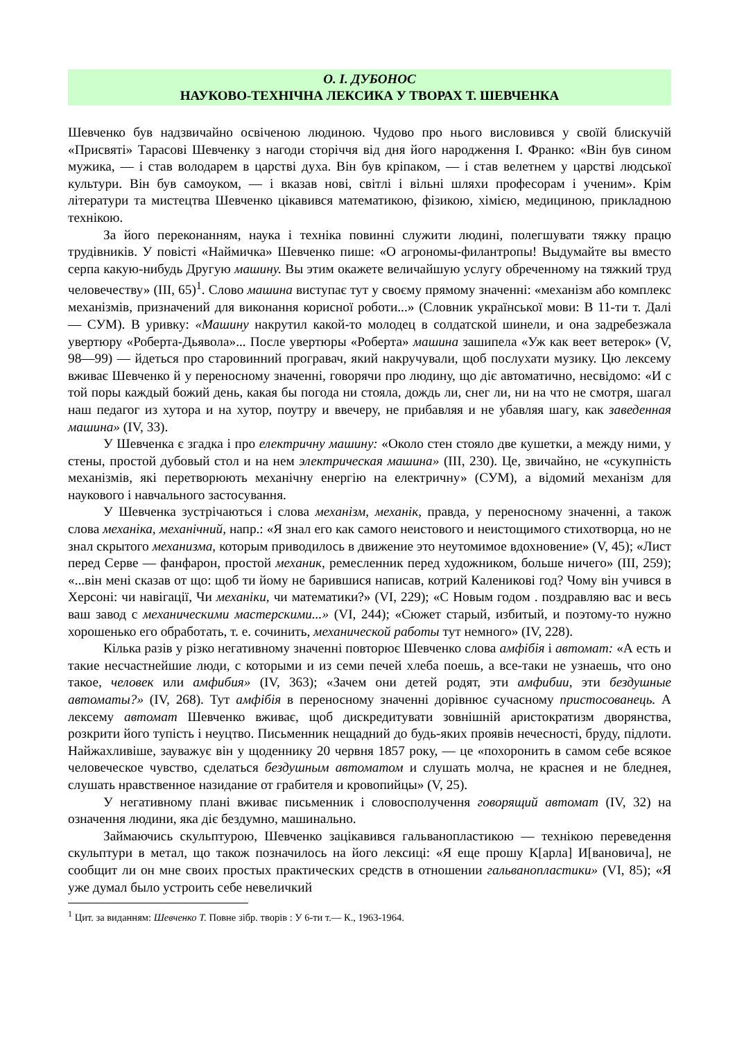О. І. ДУБОНОС
НАУКОВО-ТЕХНІЧНА ЛЕКСИКА У ТВОРАХ Т. ШЕВЧЕНКА
Шевченко був надзвичайно освіченою людиною. Чудово про нього висловився у своїй блискучій «Присвяті» Тарасові Шевченку з нагоди сторіччя від дня його народження І. Франко: «Він був сином мужика, — і став володарем в царстві духа. Він був кріпаком, — і став велетнем у царстві людської культури. Він був самоуком, — і вказав нові, світлі і вільні шляхи професорам і ученим». Крім літератури та мистецтва Шевченко цікавився математикою, фізикою, хімією, медициною, прикладною технікою.
За його переконанням, наука і техніка повинні служити людині, полегшувати тяжку працю трудівників. У повісті «Наймичка» Шевченко пише: «О агрономы-филантропы! Выдумайте вы вместо серпа какую-нибудь Другую машину. Вы этим окажете величайшую услугу обреченному на тяжкий труд человечеству» (III, 65)<sup>1</sup>. Слово машина виступає тут у своєму прямому значенні: «механізм або комплекс механізмів, призначений для виконання корисної роботи...» (Словник української мови: В 11-ти т. Далі — СУМ). В уривку: «Машину накрутил какой-то молодец в солдатской шинели, и она задребезжала увертюру «Роберта-Дьявола»... После увертюры «Роберта» машина зашипела «Уж как веет ветерок» (V, 98—99) — йдеться про старовинний програвач, який накручували, щоб послухати музику. Цю лексему вживає Шевченко й у переносному значенні, говорячи про людину, що діє автоматично, несвідомо: «И с той поры каждый божий день, какая бы погода ни стояла, дождь ли, снег ли, ни на что не смотря, шагал наш педагог из хутора и на хутор, поутру и ввечеру, не прибавляя и не убавляя шагу, как заведенная машина» (IV, 33).
У Шевченка є згадка і про електричну машину: «Около стен стояло две кушетки, а между ними, у стены, простой дубовый стол и на нем электрическая машина» (III, 230). Це, звичайно, не «сукупність механізмів, які перетворюють механічну енергію на електричну» (СУМ), а відомий механізм для наукового і навчального застосування.
У Шевченка зустрічаються і слова механізм, механік, правда, у переносному значенні, а також слова механіка, механічний, напр.: «Я знал его как самого неистового и неистощимого стихотворца, но не знал скрытого механизма, которым приводилось в движение это неутомимое вдохновение» (V, 45); «Лист перед Серве — фанфарон, простой механик, ремесленник перед художником, больше ничего» (III, 259); «...він мені сказав от що: щоб ти йому не барившися написав, котрий Калениковi год? Чому він учився в Херсоні: чи навігації, Чи механіки, чи математики?» (VI, 229); «С Новым годом . поздравляю вас и весь ваш завод с механическими мастерскими...» (VI, 244); «Сюжет старый, избитый, и поэтому-то нужно хорошенько его обработать, т. е. сочинить, механической работы тут немного» (IV, 228).
Кілька разів у різко негативному значенні повторює Шевченко слова амфібія і автомат: «А есть и такие несчастнейшие люди, с которыми и из семи печей хлеба поешь, а все-таки не узнаешь, что оно такое, человек или амфибия» (IV, 363); «Зачем они детей родят, эти амфибии, эти бездушные автоматы?» (IV, 268). Тут амфібія в переносному значенні дорівнює сучасному пристосованець. А лексему автомат Шевченко вживає, щоб дискредитувати зовнішній аристократизм дворянства, розкрити його тупість і неуцтво. Письменник нещадний до будь-яких проявів нечесності, бруду, підлоти. Найжахливіше, зауважує він у щоденнику 20 червня 1857 року, — це «похоронить в самом себе всякое человеческое чувство, сделаться бездушным автоматом и слушать молча, не краснея и не бледнея, слушать нравственное назидание от грабителя и кровопийцы» (V, 25).
У негативному плані вживає письменник і словосполучення говорящий автомат (IV, 32) на означення людини, яка діє бездумно, машинально.
Займаючись скульптурою, Шевченко зацікавився гальванопластикою — технікою переведення скульптури в метал, що також позначилось на його лексиці: «Я еще прошу К[арла] И[вановича], не сообщит ли он мне своих простых практических средств в отношении гальванопластики» (VI, 85); «Я уже думал было устроить себе невеличкий
<sup>1</sup> Цит. за виданням: Шевченко Т. Повне зібр. творів : У 6-ти т.— К., 1963-1964.